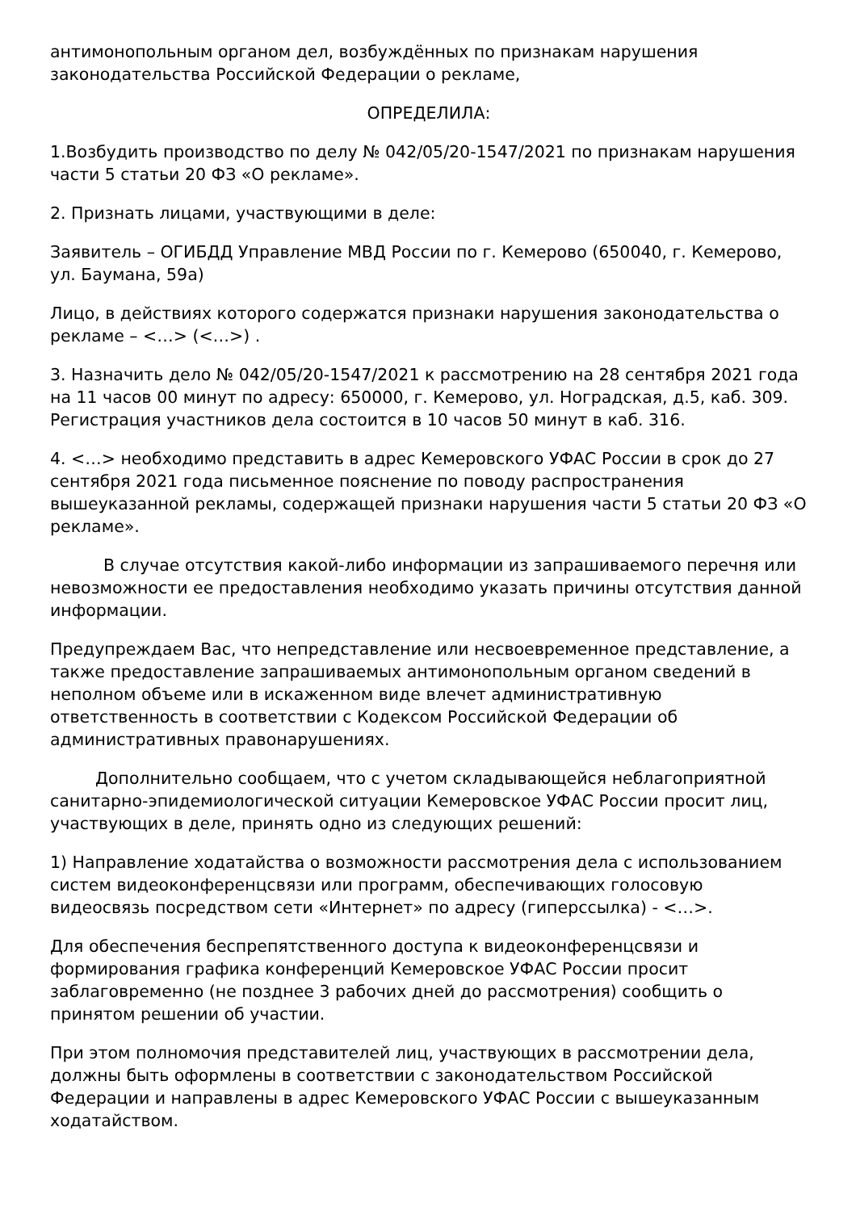антимонопольным органом дел, возбуждённых по признакам нарушения законодательства Российской Федерации о рекламе,
ОПРЕДЕЛИЛА:
1.Возбудить производство по делу № 042/05/20-1547/2021 по признакам нарушения части 5 статьи 20 ФЗ «О рекламе».
2. Признать лицами, участвующими в деле:
Заявитель – ОГИБДД Управление МВД России по г. Кемерово (650040, г. Кемерово, ул. Баумана, 59а)
Лицо, в действиях которого содержатся признаки нарушения законодательства о рекламе – <…> (<…>) .
3. Назначить дело № 042/05/20-1547/2021 к рассмотрению на 28 сентября 2021 года на 11 часов 00 минут по адресу: 650000, г. Кемерово, ул. Ноградская, д.5, каб. 309. Регистрация участников дела состоится в 10 часов 50 минут в каб. 316.
4. <…> необходимо представить в адрес Кемеровского УФАС России в срок до 27 сентября 2021 года письменное пояснение по поводу распространения вышеуказанной рекламы, содержащей признаки нарушения части 5 статьи 20 ФЗ «О рекламе».
В случае отсутствия какой-либо информации из запрашиваемого перечня или невозможности ее предоставления необходимо указать причины отсутствия данной информации.
Предупреждаем Вас, что непредставление или несвоевременное представление, а также предоставление запрашиваемых антимонопольным органом сведений в неполном объеме или в искаженном виде влечет административную ответственность в соответствии с Кодексом Российской Федерации об административных правонарушениях.
Дополнительно сообщаем, что с учетом складывающейся неблагоприятной санитарно-эпидемиологической ситуации Кемеровское УФАС России просит лиц, участвующих в деле, принять одно из следующих решений:
1) Направление ходатайства о возможности рассмотрения дела с использованием систем видеоконференцсвязи или программ, обеспечивающих голосовую видеосвязь посредством сети «Интернет» по адресу (гиперссылка) - <…>.
Для обеспечения беспрепятственного доступа к видеоконференцсвязи и формирования графика конференций Кемеровское УФАС России просит заблаговременно (не позднее 3 рабочих дней до рассмотрения) сообщить о принятом решении об участии.
При этом полномочия представителей лиц, участвующих в рассмотрении дела, должны быть оформлены в соответствии с законодательством Российской Федерации и направлены в адрес Кемеровского УФАС России с вышеуказанным ходатайством.